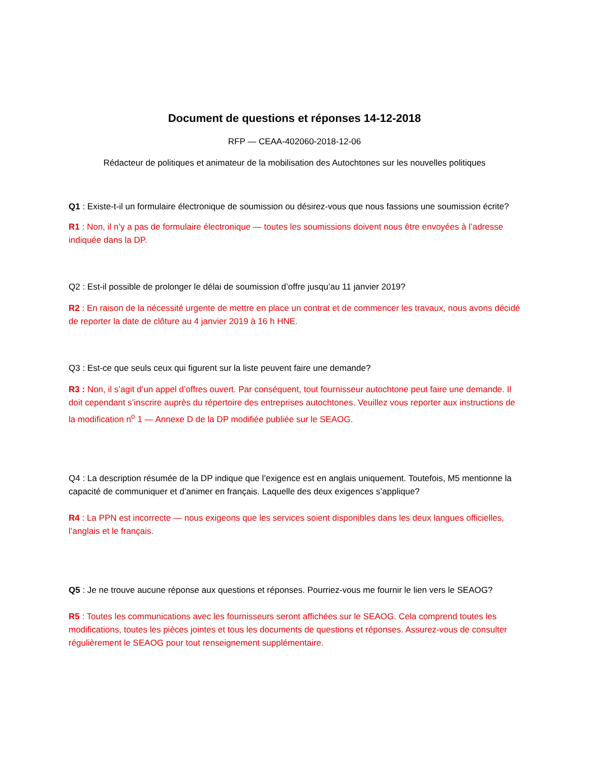Document de questions et réponses 14-12-2018
RFP — CEAA-402060-2018-12-06
Rédacteur de politiques et animateur de la mobilisation des Autochtones sur les nouvelles politiques
Q1 : Existe-t-il un formulaire électronique de soumission ou désirez-vous que nous fassions une soumission écrite?
R1 : Non, il n’y a pas de formulaire électronique — toutes les soumissions doivent nous être envoyées à l’adresse indiquée dans la DP.
Q2 : Est-il possible de prolonger le délai de soumission d’offre jusqu’au 11 janvier 2019?
R2 : En raison de la nécessité urgente de mettre en place un contrat et de commencer les travaux, nous avons décidé de reporter la date de clôture au 4 janvier 2019 à 16 h HNE.
Q3 : Est-ce que seuls ceux qui figurent sur la liste peuvent faire une demande?
R3 : Non, il s’agit d’un appel d’offres ouvert. Par conséquent, tout fournisseur autochtone peut faire une demande. Il doit cependant s’inscrire auprès du répertoire des entreprises autochtones. Veuillez vous reporter aux instructions de la modification n<sup>o</sup> 1 — Annexe D de la DP modifiée publiée sur le SEAOG.
Q4 : La description résumée de la DP indique que l’exigence est en anglais uniquement. Toutefois, M5 mentionne la capacité de communiquer et d’animer en français. Laquelle des deux exigences s’applique?
R4 : La PPN est incorrecte — nous exigeons que les services soient disponibles dans les deux langues officielles, l’anglais et le français.
Q5 : Je ne trouve aucune réponse aux questions et réponses. Pourriez-vous me fournir le lien vers le SEAOG?
R5 : Toutes les communications avec les fournisseurs seront affichées sur le SEAOG. Cela comprend toutes les modifications, toutes les pièces jointes et tous les documents de questions et réponses. Assurez-vous de consulter régulièrement le SEAOG pour tout renseignement supplémentaire.